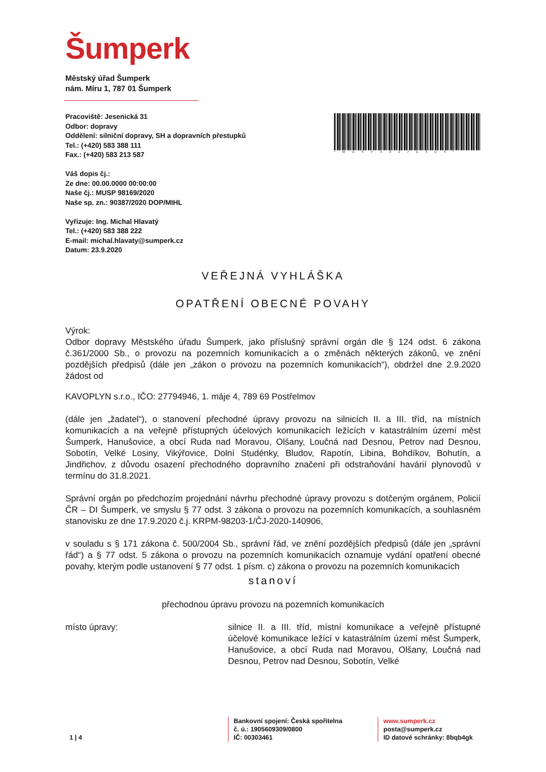Šumperk
Městský úřad Šumperk
nám. Míru 1, 787 01 Šumperk
Pracoviště: Jesenická 31
Odbor: dopravy
Oddělení: silniční dopravy, SH a dopravních přestupků
Tel.: (+420) 583 388 111
Fax.: (+420) 583 213 587
Váš dopis čj.:
Ze dne: 00.00.0000 00:00:00
Naše čj.: MUSP 98169/2020
Naše sp. zn.: 90387/2020 DOP/MIHL
Vyřizuje: Ing. Michal Hlavatý
Tel.: (+420) 583 388 222
E-mail: michal.hlavaty@sumperk.cz
Datum: 23.9.2020
*MUSPX027E3US*
VEŘEJNÁ VYHLÁŠKA
OPATŘENÍ OBECNÉ POVAHY
Výrok:
Odbor dopravy Městského úřadu Šumperk, jako příslušný správní orgán dle § 124 odst. 6 zákona č.361/2000 Sb., o provozu na pozemních komunikacích a o změnách některých zákonů, ve znění pozdějších předpisů (dále jen „zákon o provozu na pozemních komunikacích“), obdržel dne 2.9.2020 žádost od
KAVOPLYN s.r.o., IČO: 27794946, 1. máje 4, 789 69 Postřelmov
(dále jen „žadatel“), o stanovení přechodné úpravy provozu na silnicích II. a III. tříd, na místních komunikacích a na veřejně přístupných účelových komunikacích ležících v katastrálním území měst Šumperk, Hanušovice, a obcí Ruda nad Moravou, Olšany, Loučná nad Desnou, Petrov nad Desnou, Sobotín, Velké Losiny, Vikýřovice, Dolní Studénky, Bludov, Rapotín, Libina, Bohdíkov, Bohutín, a Jindřichov, z důvodu osazení přechodného dopravního značení při odstraňování havárií plynovodů v termínu do 31.8.2021.
Správní orgán po předchozím projednání návrhu přechodné úpravy provozu s dotčeným orgánem, Policií ČR – DI Šumperk, ve smyslu § 77 odst. 3 zákona o provozu na pozemních komunikacích, a souhlasném stanovisku ze dne 17.9.2020 č.j. KRPM-98203-1/ČJ-2020-140906,
v souladu s § 171 zákona č. 500/2004 Sb., správní řád, ve znění pozdějších předpisů (dále jen „správní řád“) a § 77 odst. 5 zákona o provozu na pozemních komunikacích oznamuje vydání opatření obecné povahy, kterým podle ustanovení § 77 odst. 1 písm. c) zákona o provozu na pozemních komunikacích
stanoví
přechodnou úpravu provozu na pozemních komunikacích
místo úpravy: silnice II. a III. tříd, místní komunikace a veřejně přístupné účelové komunikace ležící v katastrálním území měst Šumperk, Hanušovice, a obcí Ruda nad Moravou, Olšany, Loučná nad Desnou, Petrov nad Desnou, Sobotín, Velké
1 | 4
Bankovní spojení: Česká spořitelna
č. ú.: 1905609309/0800
IČ: 00303461
www.sumperk.cz
posta@sumperk.cz
ID datové schránky: 8bqb4gk